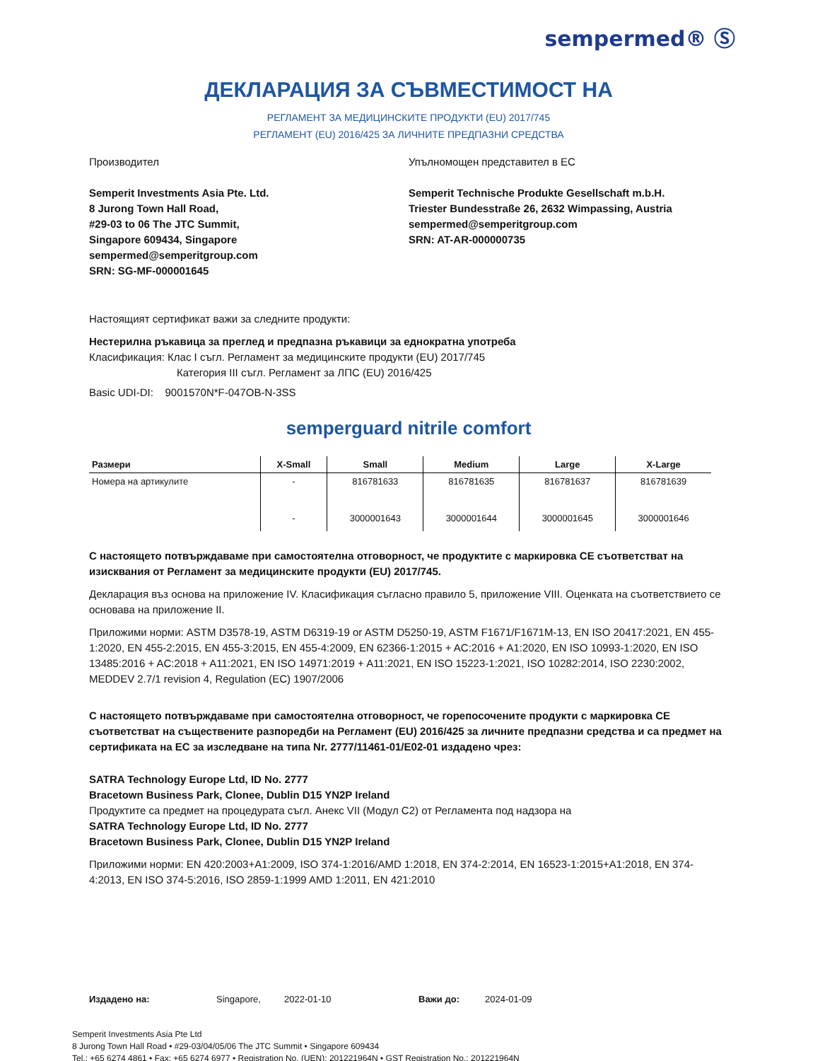sempermed® Ⓢ
ДЕКЛАРАЦИЯ ЗА СЪВМЕСТИМОСТ НА
РЕГЛАМЕНТ ЗА МЕДИЦИНСКИТЕ ПРОДУКТИ (EU) 2017/745
РЕГЛАМЕНТ (EU) 2016/425 ЗА ЛИЧНИТЕ ПРЕДПАЗНИ СРЕДСТВА
Производител
Semperit Investments Asia Pte. Ltd.
8 Jurong Town Hall Road,
#29-03 to 06 The JTC Summit,
Singapore 609434, Singapore
sempermed@semperitgroup.com
SRN: SG-MF-000001645
Упълномощен представител в ЕС
Semperit Technische Produkte Gesellschaft m.b.H.
Triester Bundesstraße 26, 2632 Wimpassing, Austria
sempermed@semperitgroup.com
SRN: AT-AR-000000735
Настоящият сертификат важи за следните продукти:
Нестерилна ръкавица за преглед и предпазна ръкавици за еднократна употреба
Класификация: Клас I съгл. Регламент за медицинските продукти (EU) 2017/745
Категория III съгл. Регламент за ЛПС (EU) 2016/425
Basic UDI-DI: 9001570N*F-047OB-N-3SS
semperguard nitrile comfort
| Размери | X-Small | Small | Medium | Large | X-Large |
| --- | --- | --- | --- | --- | --- |
| Номера на артикулите | - | 816781633 | 816781635 | 816781637 | 816781639 |
| | - | 3000001643 | 3000001644 | 3000001645 | 3000001646 |
С настоящето потвърждаваме при самостоятелна отговорност, че продуктите с маркировка CE съответстват на изисквания от Регламент за медицинските продукти (EU) 2017/745.
Декларация въз основа на приложение IV. Класификация съгласно правило 5, приложение VIII. Оценката на съответствието се основава на приложение II.
Приложими норми: ASTM D3578-19, ASTM D6319-19 or ASTM D5250-19, ASTM F1671/F1671M-13, EN ISO 20417:2021, EN 455-1:2020, EN 455-2:2015, EN 455-3:2015, EN 455-4:2009, EN 62366-1:2015 + AC:2016 + A1:2020, EN ISO 10993-1:2020, EN ISO 13485:2016 + AC:2018 + A11:2021, EN ISO 14971:2019 + A11:2021, EN ISO 15223-1:2021, ISO 10282:2014, ISO 2230:2002, MEDDEV 2.7/1 revision 4, Regulation (EC) 1907/2006
С настоящето потвърждаваме при самостоятелна отговорност, че горепосочените продукти с маркировка CE съответстват на съществените разпоредби на Регламент (EU) 2016/425 за личните предпазни средства и са предмет на сертификата на ЕС за изследване на типа Nr. 2777/11461-01/E02-01 издадено чрез:
SATRA Technology Europe Ltd, ID No. 2777
Bracetown Business Park, Clonee, Dublin D15 YN2P Ireland
Продуктите са предмет на процедурата съгл. Анекс VII (Модул C2) от Регламента под надзора на
SATRA Technology Europe Ltd, ID No. 2777
Bracetown Business Park, Clonee, Dublin D15 YN2P Ireland
Приложими норми: EN 420:2003+A1:2009, ISO 374-1:2016/AMD 1:2018, EN 374-2:2014, EN 16523-1:2015+A1:2018, EN 374-4:2013, EN ISO 374-5:2016, ISO 2859-1:1999 AMD 1:2011, EN 421:2010
Издадено на: Singapore, 2022-01-10 Важи до: 2024-01-09
Semperit Investments Asia Pte Ltd
8 Jurong Town Hall Road • #29-03/04/05/06 The JTC Summit • Singapore 609434
Tel.: +65 6274 4861 • Fax: +65 6274 6977 • Registration No. (UEN): 201221964N • GST Registration No.: 201221964N